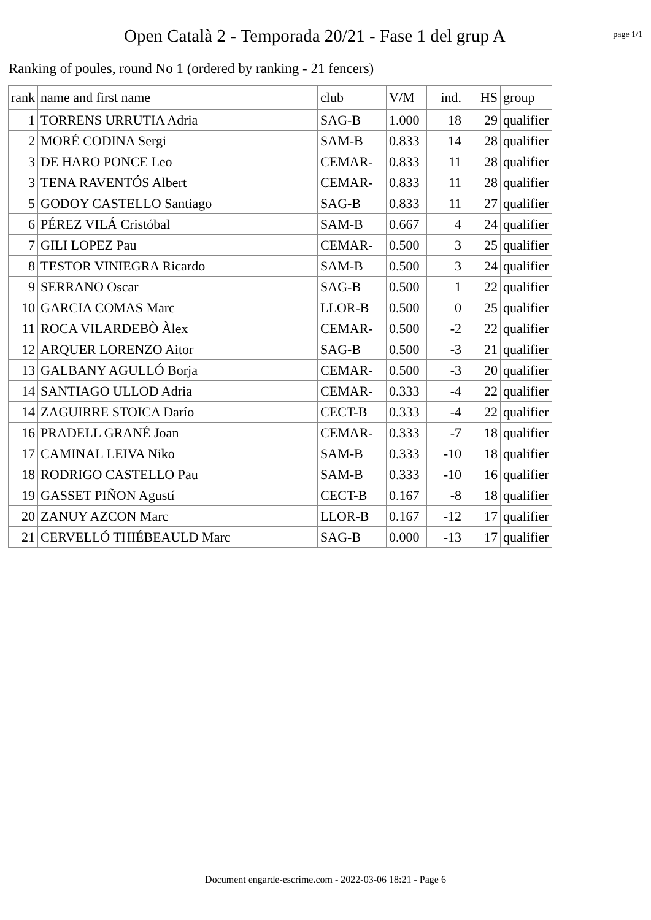Open Català 2 - Temporada 20/21 - Fase 1 del grup A
page 1/1
Ranking of poules, round No 1 (ordered by ranking - 21 fencers)
| rank | name and first name | club | V/M | ind. | HS | group |
| --- | --- | --- | --- | --- | --- | --- |
| 1 | TORRENS URRUTIA Adria | SAG-B | 1.000 | 18 | 29 | qualifier |
| 2 | MORÉ CODINA Sergi | SAM-B | 0.833 | 14 | 28 | qualifier |
| 3 | DE HARO PONCE Leo | CEMAR- | 0.833 | 11 | 28 | qualifier |
| 3 | TENA RAVENTÓS Albert | CEMAR- | 0.833 | 11 | 28 | qualifier |
| 5 | GODOY CASTELLO Santiago | SAG-B | 0.833 | 11 | 27 | qualifier |
| 6 | PÉREZ VILÁ Cristóbal | SAM-B | 0.667 | 4 | 24 | qualifier |
| 7 | GILI LOPEZ Pau | CEMAR- | 0.500 | 3 | 25 | qualifier |
| 8 | TESTOR VINIEGRA Ricardo | SAM-B | 0.500 | 3 | 24 | qualifier |
| 9 | SERRANO Oscar | SAG-B | 0.500 | 1 | 22 | qualifier |
| 10 | GARCIA COMAS Marc | LLOR-B | 0.500 | 0 | 25 | qualifier |
| 11 | ROCA VILARDEBÒ Àlex | CEMAR- | 0.500 | -2 | 22 | qualifier |
| 12 | ARQUER LORENZO Aitor | SAG-B | 0.500 | -3 | 21 | qualifier |
| 13 | GALBANY AGULLÓ Borja | CEMAR- | 0.500 | -3 | 20 | qualifier |
| 14 | SANTIAGO ULLOD Adria | CEMAR- | 0.333 | -4 | 22 | qualifier |
| 14 | ZAGUIRRE STOICA Darío | CECT-B | 0.333 | -4 | 22 | qualifier |
| 16 | PRADELL GRANÉ Joan | CEMAR- | 0.333 | -7 | 18 | qualifier |
| 17 | CAMINAL LEIVA Niko | SAM-B | 0.333 | -10 | 18 | qualifier |
| 18 | RODRIGO CASTELLO Pau | SAM-B | 0.333 | -10 | 16 | qualifier |
| 19 | GASSET PIÑON Agustí | CECT-B | 0.167 | -8 | 18 | qualifier |
| 20 | ZANUY AZCON Marc | LLOR-B | 0.167 | -12 | 17 | qualifier |
| 21 | CERVELLÓ THIÉBEAULD Marc | SAG-B | 0.000 | -13 | 17 | qualifier |
Document engarde-escrime.com - 2022-03-06 18:21 - Page 6